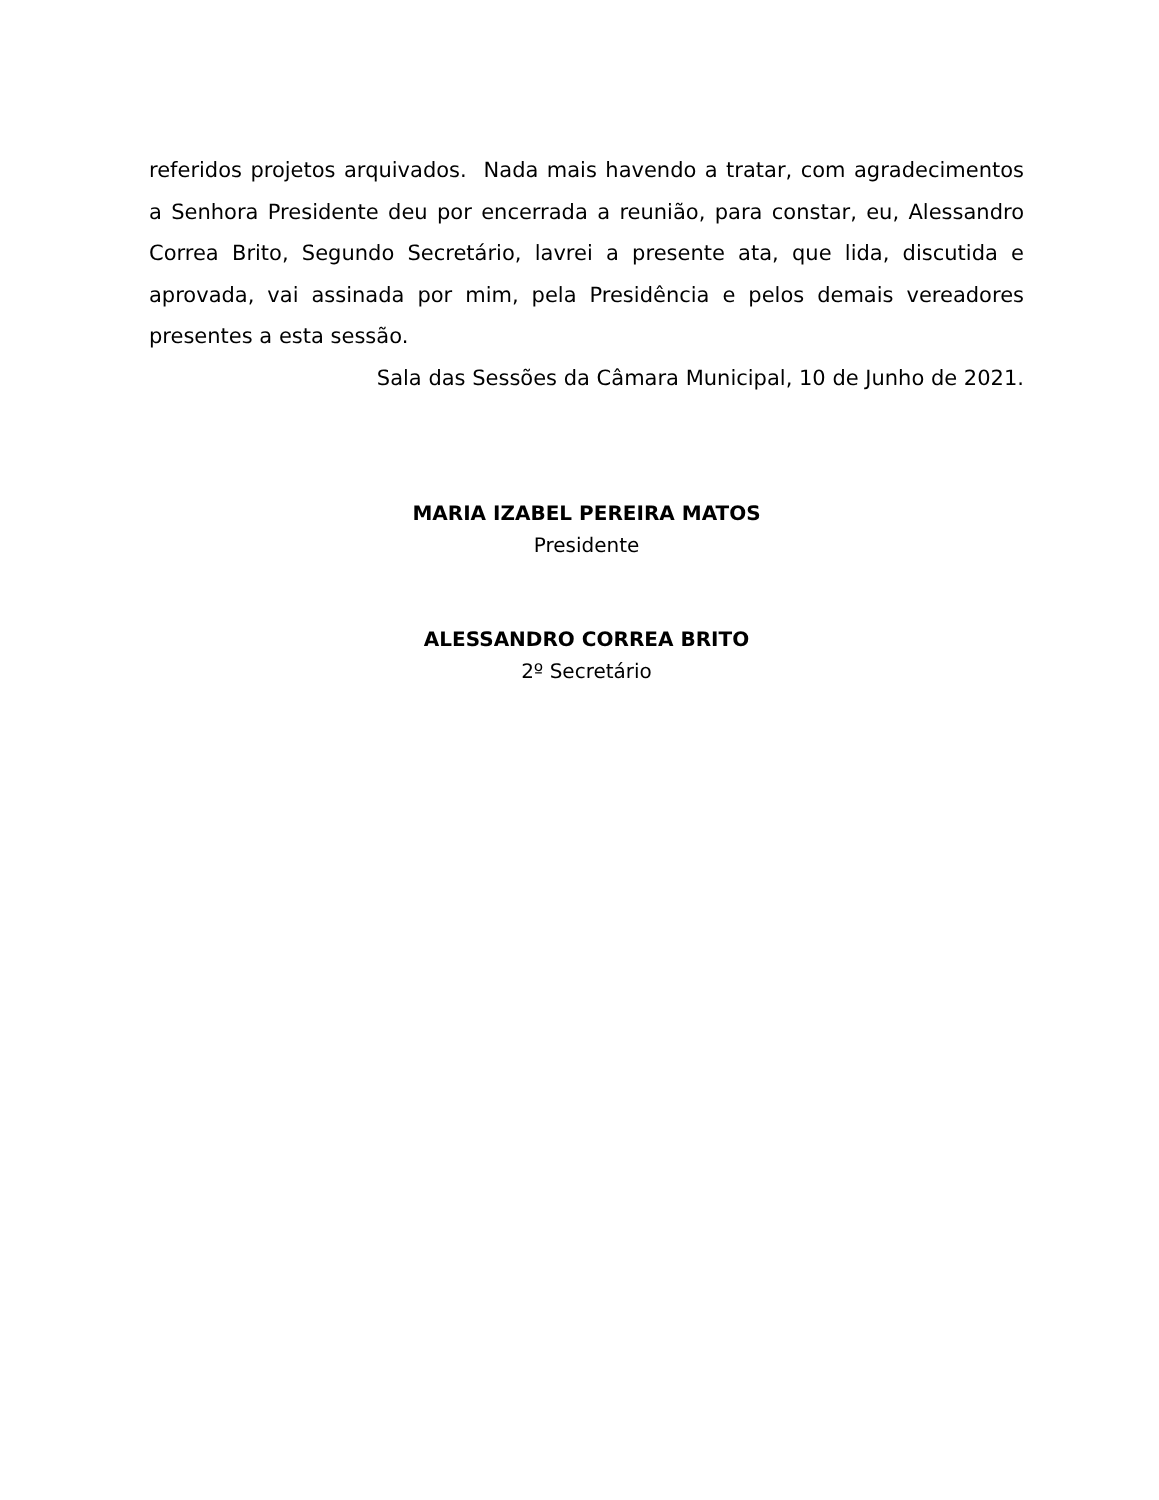referidos projetos arquivados. Nada mais havendo a tratar, com agradecimentos a Senhora Presidente deu por encerrada a reunião, para constar, eu, Alessandro Correa Brito, Segundo Secretário, lavrei a presente ata, que lida, discutida e aprovada, vai assinada por mim, pela Presidência e pelos demais vereadores presentes a esta sessão.
Sala das Sessões da Câmara Municipal, 10 de Junho de 2021.
MARIA IZABEL PEREIRA MATOS
Presidente
ALESSANDRO CORREA BRITO
2º Secretário